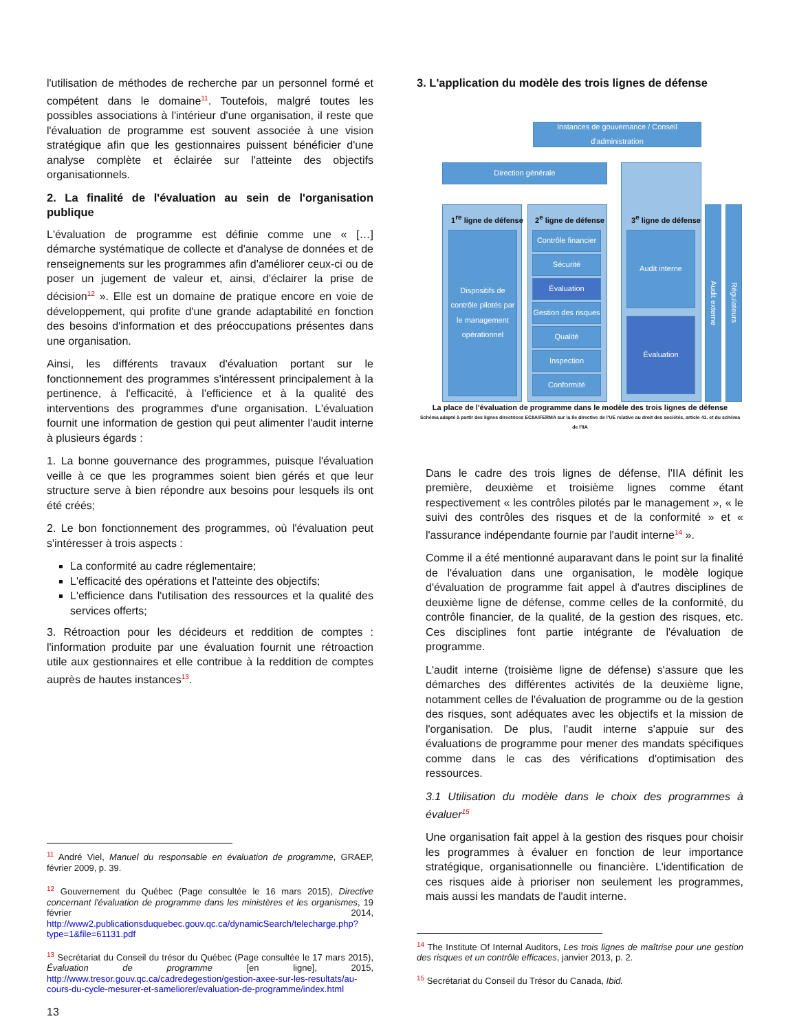l'utilisation de méthodes de recherche par un personnel formé et compétent dans le domaine<sup>11</sup>. Toutefois, malgré toutes les possibles associations à l'intérieur d'une organisation, il reste que l'évaluation de programme est souvent associée à une vision stratégique afin que les gestionnaires puissent bénéficier d'une analyse complète et éclairée sur l'atteinte des objectifs organisationnels.
2. La finalité de l'évaluation au sein de l'organisation publique
L'évaluation de programme est définie comme une « […] démarche systématique de collecte et d'analyse de données et de renseignements sur les programmes afin d'améliorer ceux-ci ou de poser un jugement de valeur et, ainsi, d'éclairer la prise de décision<sup>12</sup> ». Elle est un domaine de pratique encore en voie de développement, qui profite d'une grande adaptabilité en fonction des besoins d'information et des préoccupations présentes dans une organisation.
Ainsi, les différents travaux d'évaluation portant sur le fonctionnement des programmes s'intéressent principalement à la pertinence, à l'efficacité, à l'efficience et à la qualité des interventions des programmes d'une organisation. L'évaluation fournit une information de gestion qui peut alimenter l'audit interne à plusieurs égards :
1. La bonne gouvernance des programmes, puisque l'évaluation veille à ce que les programmes soient bien gérés et que leur structure serve à bien répondre aux besoins pour lesquels ils ont été créés;
2. Le bon fonctionnement des programmes, où l'évaluation peut s'intéresser à trois aspects :
La conformité au cadre réglementaire;
L'efficacité des opérations et l'atteinte des objectifs;
L'efficience dans l'utilisation des ressources et la qualité des services offerts;
3. Rétroaction pour les décideurs et reddition de comptes : l'information produite par une évaluation fournit une rétroaction utile aux gestionnaires et elle contribue à la reddition de comptes auprès de hautes instances<sup>13</sup>.
<sup>11</sup> André Viel, Manuel du responsable en évaluation de programme, GRAEP, février 2009, p. 39.
<sup>12</sup> Gouvernement du Québec (Page consultée le 16 mars 2015), Directive concernant l'évaluation de programme dans les ministères et les organismes, 19 février 2014, http://www2.publicationsduquebec.gouv.qc.ca/dynamicSearch/telecharge.php?type=1&file=61131.pdf
<sup>13</sup> Secrétariat du Conseil du trésor du Québec (Page consultée le 17 mars 2015), Évaluation de programme [en ligne], 2015, http://www.tresor.gouv.qc.ca/cadredegestion/gestion-axee-sur-les-resultats/au-cours-du-cycle-mesurer-et-sameliorer/evaluation-de-programme/index.html
13
3. L'application du modèle des trois lignes de défense
Instances de gouvernance / Conseil d'administration
Direction générale
1<sup>re</sup> ligne de défense
Dispositifs de contrôle pilotés par le management opérationnel
2<sup>e</sup> ligne de défense
Contrôle financier
Sécurité
Évaluation
Gestion des risques
Qualité
Inspection
Conformité
3<sup>e</sup> ligne de défense
Audit interne
Évaluation
Audit externe
Régulateurs
La place de l'évaluation de programme dans le modèle des trois lignes de défense
Schéma adapté à partir des lignes directrices ECIIA/FERMA sur la 8e directive de l'UE relative au droit des sociétés, article 41. et du schéma de l'IIA
Dans le cadre des trois lignes de défense, l'IIA définit les première, deuxième et troisième lignes comme étant respectivement « les contrôles pilotés par le management », « le suivi des contrôles des risques et de la conformité » et « l'assurance indépendante fournie par l'audit interne<sup>14</sup> ».
Comme il a été mentionné auparavant dans le point sur la finalité de l'évaluation dans une organisation, le modèle logique d'évaluation de programme fait appel à d'autres disciplines de deuxième ligne de défense, comme celles de la conformité, du contrôle financier, de la qualité, de la gestion des risques, etc. Ces disciplines font partie intégrante de l'évaluation de programme.
L'audit interne (troisième ligne de défense) s'assure que les démarches des différentes activités de la deuxième ligne, notamment celles de l'évaluation de programme ou de la gestion des risques, sont adéquates avec les objectifs et la mission de l'organisation. De plus, l'audit interne s'appuie sur des évaluations de programme pour mener des mandats spécifiques comme dans le cas des vérifications d'optimisation des ressources.
3.1 Utilisation du modèle dans le choix des programmes à évaluer<sup>15</sup>
Une organisation fait appel à la gestion des risques pour choisir les programmes à évaluer en fonction de leur importance stratégique, organisationnelle ou financière. L'identification de ces risques aide à prioriser non seulement les programmes, mais aussi les mandats de l'audit interne.
<sup>14</sup> The Institute Of Internal Auditors, Les trois lignes de maîtrise pour une gestion des risques et un contrôle efficaces, janvier 2013, p. 2.
<sup>15</sup> Secrétariat du Conseil du Trésor du Canada, Ibid.